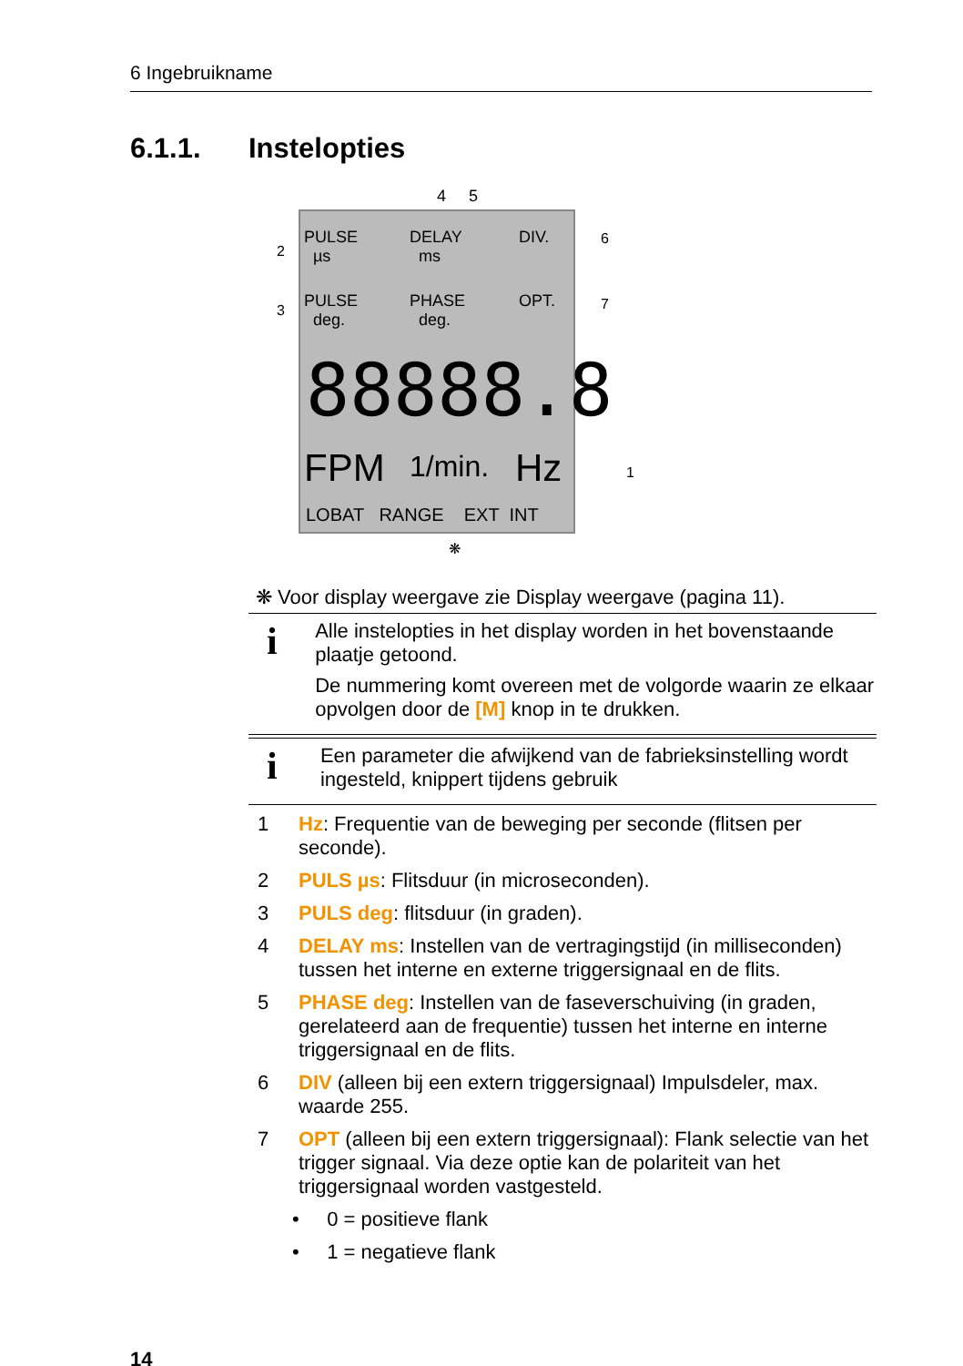6 Ingebruikname
6.1.1. Instelopties
4 5
2
3
6
7
1
PULSE
µs
DELAY
ms
DIV.
PULSE
deg.
PHASE
deg.
OPT.
88888.8
FPM 1/min. Hz
LOBAT RANGE EXT INT
❋
❋ Voor display weergave zie Display weergave (pagina 11).
i
Alle instelopties in het display worden in het bovenstaande plaatje getoond.
De nummering komt overeen met de volgorde waarin ze elkaar opvolgen door de [M] knop in te drukken.
i
Een parameter die afwijkend van de fabrieksinstelling wordt ingesteld, knippert tijdens gebruik
1 Hz: Frequentie van de beweging per seconde (flitsen per seconde).
2 PULS µs: Flitsduur (in microseconden).
3 PULS deg: flitsduur (in graden).
4 DELAY ms: Instellen van de vertragingstijd (in milliseconden) tussen het interne en externe triggersignaal en de flits.
5 PHASE deg: Instellen van de faseverschuiving (in graden, gerelateerd aan de frequentie) tussen het interne en interne triggersignaal en de flits.
6 DIV (alleen bij een extern triggersignaal) Impulsdeler, max. waarde 255.
7 OPT (alleen bij een extern triggersignaal): Flank selectie van het trigger signaal. Via deze optie kan de polariteit van het triggersignaal worden vastgesteld.
• 0 = positieve flank
• 1 = negatieve flank
14